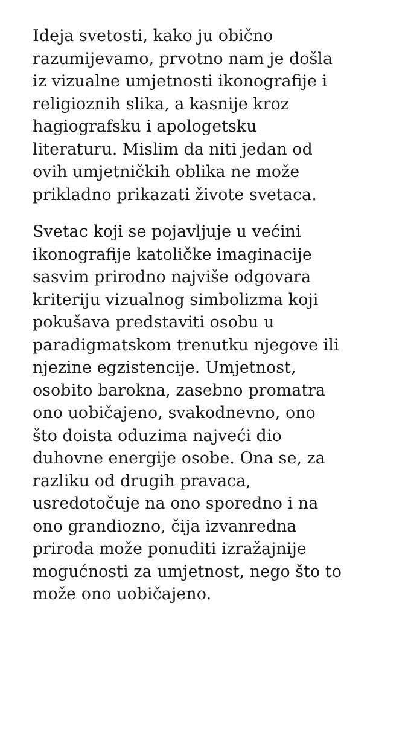Ideja svetosti, kako ju obično
razumijevamo, prvotno nam je došla
iz vizualne umjetnosti ikonografije i
religioznih slika, a kasnije kroz
hagiografsku i apologetsku
literaturu. Mislim da niti jedan od
ovih umjetničkih oblika ne može
prikladno prikazati živote svetaca.
Svetac koji se pojavljuje u većini
ikonografije katoličke imaginacije
sasvim prirodno najviše odgovara
kriteriju vizualnog simbolizma koji
pokušava predstaviti osobu u
paradigmatskom trenutku njegove ili
njezine egzistencije. Umjetnost,
osobito barokna, zasebno promatra
ono uobičajeno, svakodnevno, ono
što doista oduzima najveći dio
duhovne energije osobe. Ona se, za
razliku od drugih pravaca,
usredotočuje na ono sporedno i na
ono grandiozno, čija izvanredna
priroda može ponuditi izražajnije
mogućnosti za umjetnost, nego što to
može ono uobičajeno.